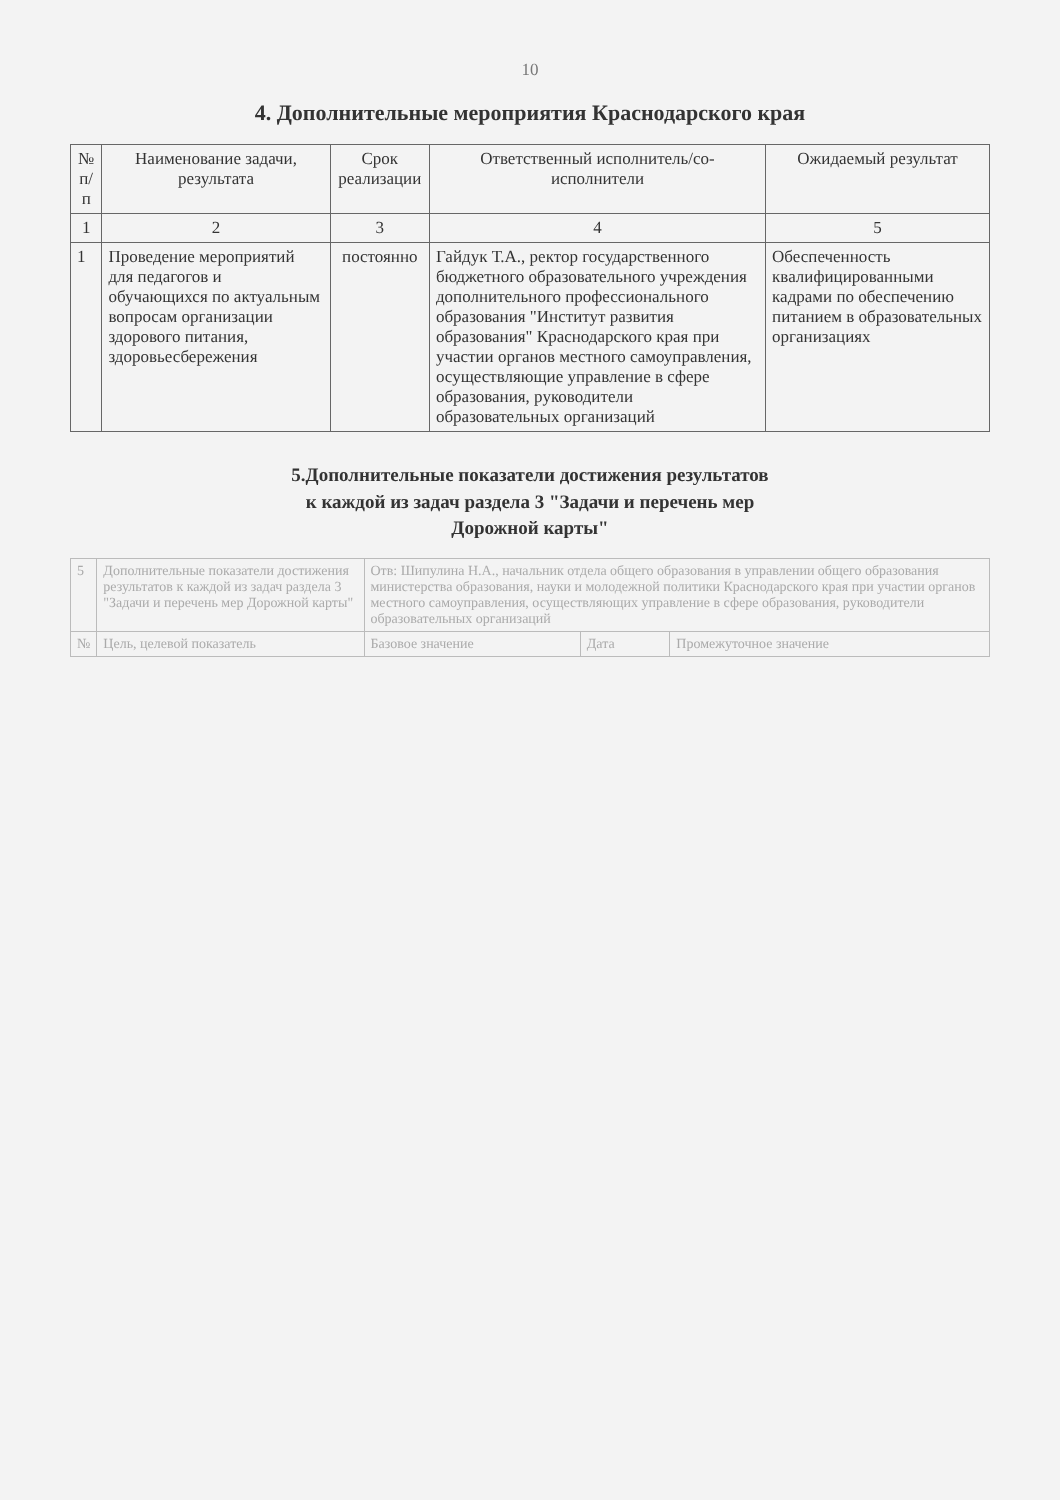10
4. Дополнительные мероприятия Краснодарского края
| № п/п | Наименование задачи, результата | Срок реализации | Ответственный исполнитель/со-исполнители | Ожидаемый результат |
| --- | --- | --- | --- | --- |
| 1 | 2 | 3 | 4 | 5 |
| 1 | Проведение мероприятий для педагогов и обучающихся по актуальным вопросам организации здорового питания, здоровьесбережения | постоянно | Гайдук Т.А., ректор государственного бюджетного образовательного учреждения дополнительного профессионального образования "Институт развития образования" Краснодарского края при участии органов местного самоуправления, осуществляющие управление в сфере образования, руководители образовательных организаций | Обеспеченность квалифицированными кадрами по обеспечению питанием в образовательных организациях |
5.Дополнительные показатели достижения результатов
к каждой из задач раздела 3 "Задачи и перечень мер
Дорожной карты"
| 5 | Дополнительные показатели достижения результатов к каждой из задач раздела 3 "Задачи и перечень мер Дорожной карты" | Отв: Шипулина Н.А., начальник отдела общего образования в управлении общего образования министерства образования, науки и молодежной политики Краснодарского края при участии органов местного самоуправления, осуществляющих управление в сфере образования, руководители образовательных организаций | | |
| № | Цель, целевой показатель | Базовое значение | Дата | Промежуточное значение |